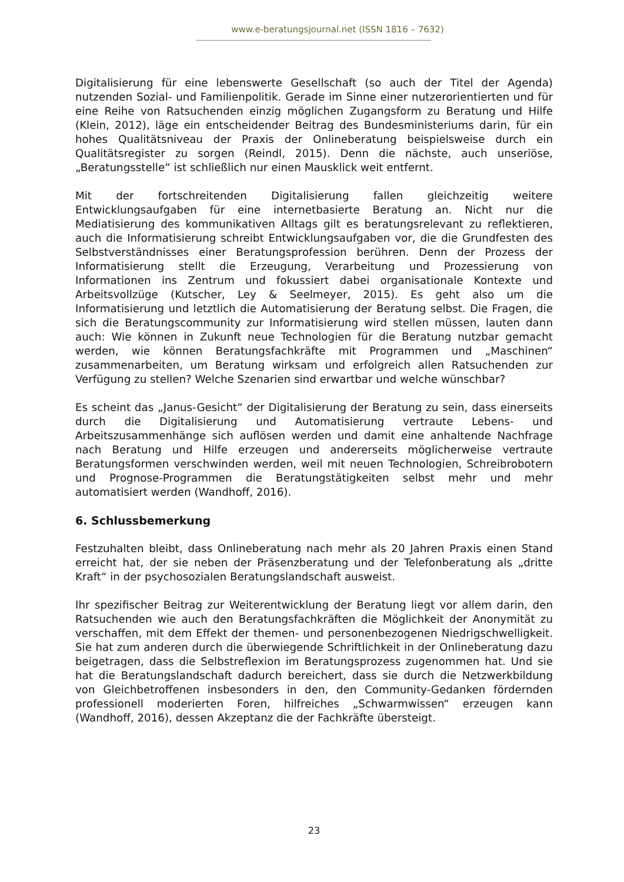www.e-beratungsjournal.net (ISSN 1816 – 7632)
Digitalisierung für eine lebenswerte Gesellschaft (so auch der Titel der Agenda) nutzenden Sozial- und Familienpolitik. Gerade im Sinne einer nutzerorientierten und für eine Reihe von Ratsuchenden einzig möglichen Zugangsform zu Beratung und Hilfe (Klein, 2012), läge ein entscheidender Beitrag des Bundesministeriums darin, für ein hohes Qualitätsniveau der Praxis der Onlineberatung beispielsweise durch ein Qualitätsregister zu sorgen (Reindl, 2015). Denn die nächste, auch unseriöse, „Beratungsstelle“ ist schließlich nur einen Mausklick weit entfernt.
Mit der fortschreitenden Digitalisierung fallen gleichzeitig weitere Entwicklungsaufgaben für eine internetbasierte Beratung an. Nicht nur die Mediatisierung des kommunikativen Alltags gilt es beratungsrelevant zu reflektieren, auch die Informatisierung schreibt Entwicklungsaufgaben vor, die die Grundfesten des Selbstverständnisses einer Beratungsprofession berühren. Denn der Prozess der Informatisierung stellt die Erzeugung, Verarbeitung und Prozessierung von Informationen ins Zentrum und fokussiert dabei organisationale Kontexte und Arbeitsvollzüge (Kutscher, Ley & Seelmeyer, 2015). Es geht also um die Informatisierung und letztlich die Automatisierung der Beratung selbst. Die Fragen, die sich die Beratungscommunity zur Informatisierung wird stellen müssen, lauten dann auch: Wie können in Zukunft neue Technologien für die Beratung nutzbar gemacht werden, wie können Beratungsfachkräfte mit Programmen und „Maschinen“ zusammenarbeiten, um Beratung wirksam und erfolgreich allen Ratsuchenden zur Verfügung zu stellen? Welche Szenarien sind erwartbar und welche wünschbar?
Es scheint das „Janus-Gesicht“ der Digitalisierung der Beratung zu sein, dass einerseits durch die Digitalisierung und Automatisierung vertraute Lebens- und Arbeitszusammenhänge sich auflösen werden und damit eine anhaltende Nachfrage nach Beratung und Hilfe erzeugen und andererseits möglicherweise vertraute Beratungsformen verschwinden werden, weil mit neuen Technologien, Schreibrobotern und Prognose-Programmen die Beratungstätigkeiten selbst mehr und mehr automatisiert werden (Wandhoff, 2016).
6. Schlussbemerkung
Festzuhalten bleibt, dass Onlineberatung nach mehr als 20 Jahren Praxis einen Stand erreicht hat, der sie neben der Präsenzberatung und der Telefonberatung als „dritte Kraft“ in der psychosozialen Beratungslandschaft ausweist.
Ihr spezifischer Beitrag zur Weiterentwicklung der Beratung liegt vor allem darin, den Ratsuchenden wie auch den Beratungsfachkräften die Möglichkeit der Anonymität zu verschaffen, mit dem Effekt der themen- und personenbezogenen Niedrigschwelligkeit. Sie hat zum anderen durch die überwiegende Schriftlichkeit in der Onlineberatung dazu beigetragen, dass die Selbstreflexion im Beratungsprozess zugenommen hat. Und sie hat die Beratungslandschaft dadurch bereichert, dass sie durch die Netzwerkbildung von Gleichbetroffenen insbesonders in den, den Community-Gedanken fördernden professionell moderierten Foren, hilfreiches „Schwarmwissen“ erzeugen kann (Wandhoff, 2016), dessen Akzeptanz die der Fachkräfte übersteigt.
23